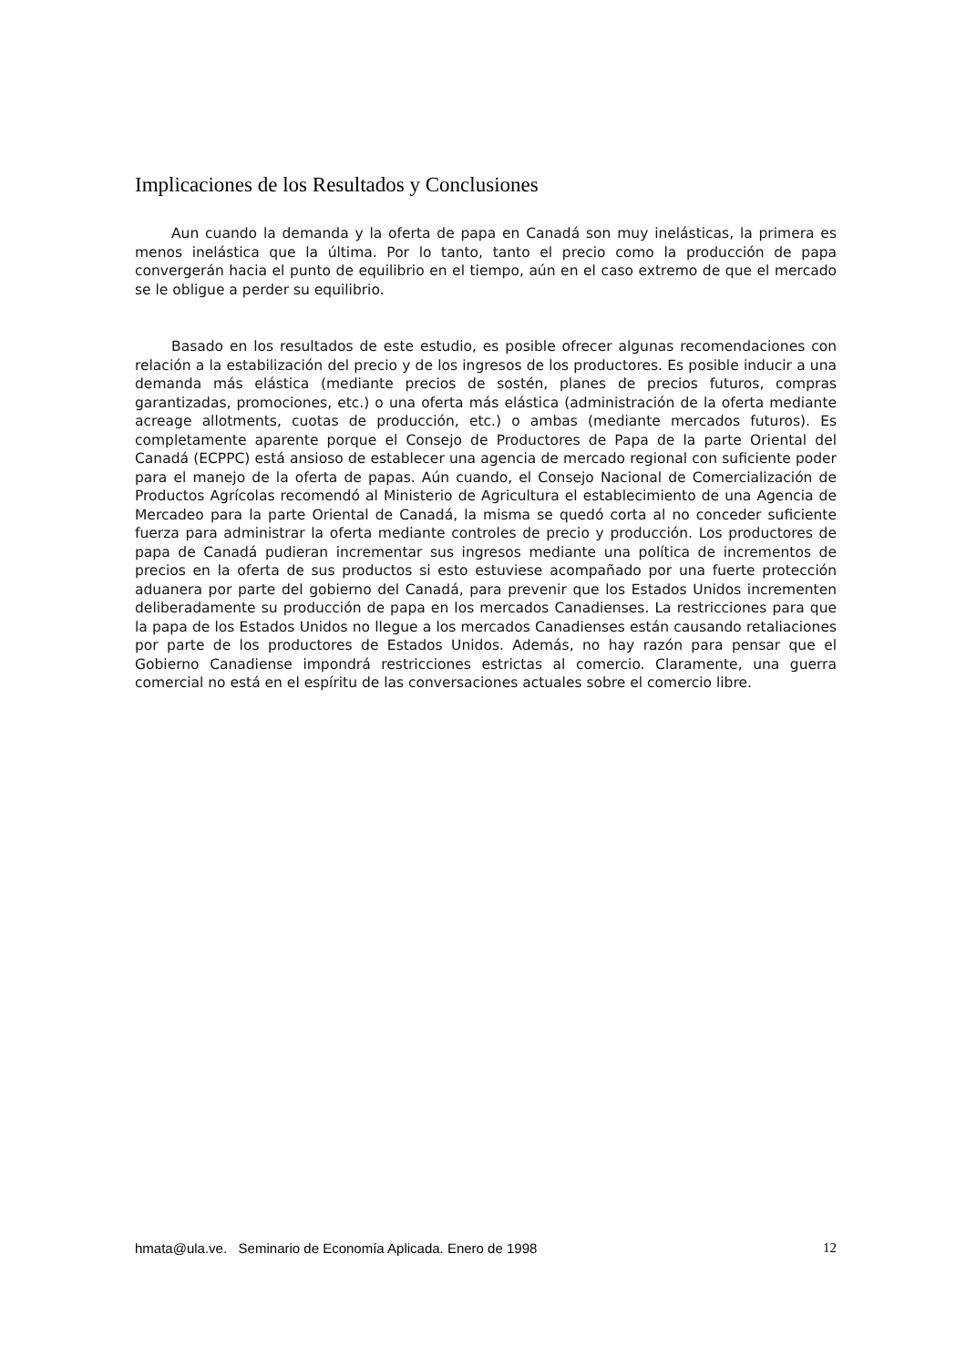Implicaciones de los Resultados y Conclusiones
Aun cuando la demanda y la oferta de papa en Canadá son muy inelásticas, la primera es menos inelástica que la última. Por lo tanto, tanto el precio como la producción de papa convergerán hacia el punto de equilibrio en el tiempo, aún en el caso extremo de que el mercado se le obligue a perder su equilibrio.
Basado en los resultados de este estudio, es posible ofrecer algunas recomendaciones con relación a la estabilización del precio y de los ingresos de los productores. Es posible inducir a una demanda más elástica (mediante precios de sostén, planes de precios futuros, compras garantizadas, promociones, etc.) o una oferta más elástica (administración de la oferta mediante acreage allotments, cuotas de producción, etc.) o ambas (mediante mercados futuros). Es completamente aparente porque el Consejo de Productores de Papa de la parte Oriental del Canadá (ECPPC) está ansioso de establecer una agencia de mercado regional con suficiente poder para el manejo de la oferta de papas. Aún cuando, el Consejo Nacional de Comercialización de Productos Agrícolas recomendó al Ministerio de Agricultura el establecimiento de una Agencia de Mercadeo para la parte Oriental de Canadá, la misma se quedó corta al no conceder suficiente fuerza para administrar la oferta mediante controles de precio y producción. Los productores de papa de Canadá pudieran incrementar sus ingresos mediante una política de incrementos de precios en la oferta de sus productos si esto estuviese acompañado por una fuerte protección aduanera por parte del gobierno del Canadá, para prevenir que los Estados Unidos incrementen deliberadamente su producción de papa en los mercados Canadienses. La restricciones para que la papa de los Estados Unidos no llegue a los mercados Canadienses están causando retaliaciones por parte de los productores de Estados Unidos. Además, no hay razón para pensar que el Gobierno Canadiense impondrá restricciones estrictas al comercio. Claramente, una guerra comercial no está en el espíritu de las conversaciones actuales sobre el comercio libre.
hmata@ula.ve. Seminario de Economía Aplicada. Enero de 1998 12